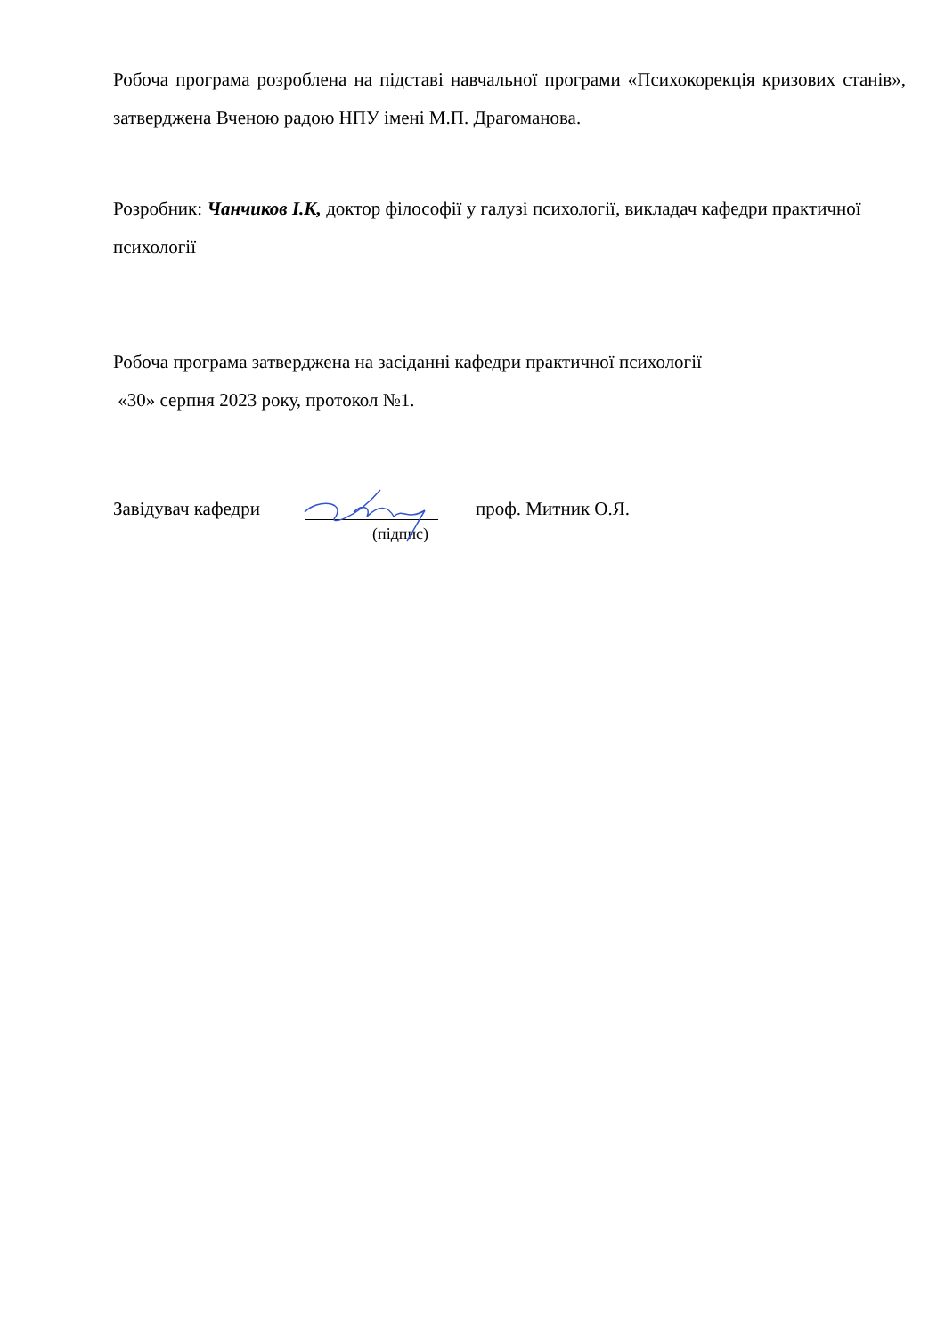Робоча програма розроблена на підставі навчальної програми «Психокорекція кризових станів», затверджена Вченою радою НПУ імені М.П. Драгоманова.
Розробник: Чанчиков І.К, доктор філософії у галузі психології, викладач кафедри практичної психології
Робоча програма затверджена на засіданні кафедри практичної психології
«30» серпня 2023 року, протокол №1.
Завідувач кафедри проф. Митник О.Я.
(підпис)